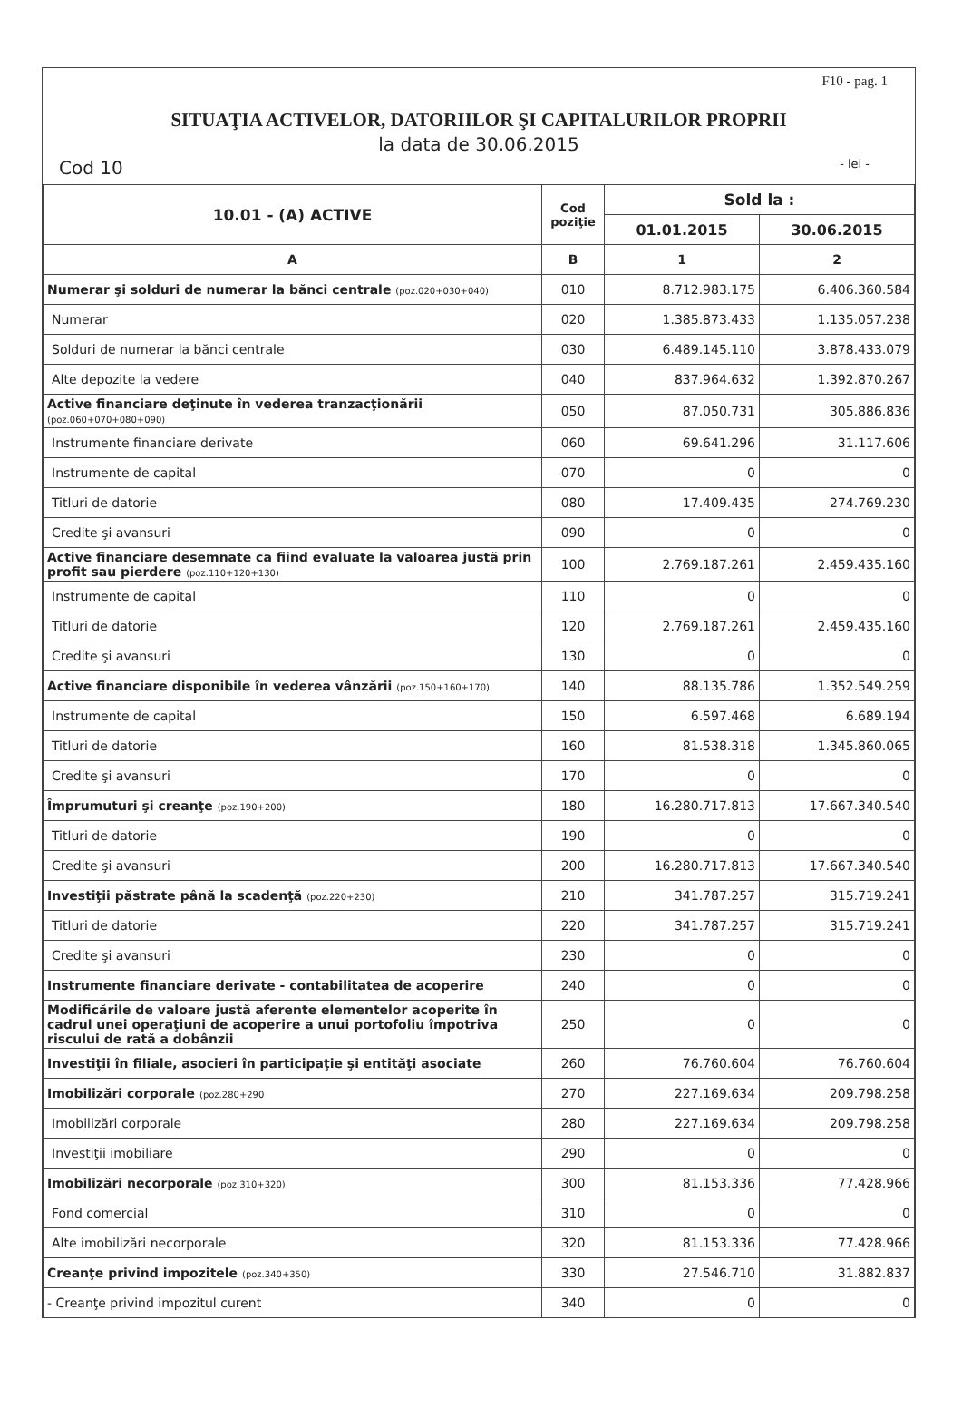F10 - pag. 1
SITUAŢIA ACTIVELOR, DATORIILOR ŞI CAPITALURILOR PROPRII
la data de 30.06.2015
Cod 10 - lei -
| 10.01 - (A) ACTIVE | Cod poziţie | Sold la : | |
| --- | --- | --- | --- |
| | | 01.01.2015 | 30.06.2015 |
| A | B | 1 | 2 |
| Numerar şi solduri de numerar la bănci centrale (poz.020+030+040) | 010 | 8.712.983.175 | 6.406.360.584 |
| Numerar | 020 | 1.385.873.433 | 1.135.057.238 |
| Solduri de numerar la bănci centrale | 030 | 6.489.145.110 | 3.878.433.079 |
| Alte depozite la vedere | 040 | 837.964.632 | 1.392.870.267 |
| Active financiare deţinute în vederea tranzacţionării (poz.060+070+080+090) | 050 | 87.050.731 | 305.886.836 |
| Instrumente financiare derivate | 060 | 69.641.296 | 31.117.606 |
| Instrumente de capital | 070 | 0 | 0 |
| Titluri de datorie | 080 | 17.409.435 | 274.769.230 |
| Credite şi avansuri | 090 | 0 | 0 |
| Active financiare desemnate ca fiind evaluate la valoarea justă prin profit sau pierdere (poz.110+120+130) | 100 | 2.769.187.261 | 2.459.435.160 |
| Instrumente de capital | 110 | 0 | 0 |
| Titluri de datorie | 120 | 2.769.187.261 | 2.459.435.160 |
| Credite şi avansuri | 130 | 0 | 0 |
| Active financiare disponibile în vederea vânzării (poz.150+160+170) | 140 | 88.135.786 | 1.352.549.259 |
| Instrumente de capital | 150 | 6.597.468 | 6.689.194 |
| Titluri de datorie | 160 | 81.538.318 | 1.345.860.065 |
| Credite şi avansuri | 170 | 0 | 0 |
| Împrumuturi şi creanţe (poz.190+200) | 180 | 16.280.717.813 | 17.667.340.540 |
| Titluri de datorie | 190 | 0 | 0 |
| Credite şi avansuri | 200 | 16.280.717.813 | 17.667.340.540 |
| Investiţii păstrate până la scadenţă (poz.220+230) | 210 | 341.787.257 | 315.719.241 |
| Titluri de datorie | 220 | 341.787.257 | 315.719.241 |
| Credite şi avansuri | 230 | 0 | 0 |
| Instrumente financiare derivate - contabilitatea de acoperire | 240 | 0 | 0 |
| Modificările de valoare justă aferente elementelor acoperite în cadrul unei operaţiuni de acoperire a unui portofoliu împotriva riscului de rată a dobânzii | 250 | 0 | 0 |
| Investiţii în filiale, asocieri în participaţie şi entităţi asociate | 260 | 76.760.604 | 76.760.604 |
| Imobilizări corporale (poz.280+290 | 270 | 227.169.634 | 209.798.258 |
| Imobilizări corporale | 280 | 227.169.634 | 209.798.258 |
| Investiţii imobiliare | 290 | 0 | 0 |
| Imobilizări necorporale (poz.310+320) | 300 | 81.153.336 | 77.428.966 |
| Fond comercial | 310 | 0 | 0 |
| Alte imobilizări necorporale | 320 | 81.153.336 | 77.428.966 |
| Creanţe privind impozitele (poz.340+350) | 330 | 27.546.710 | 31.882.837 |
| - Creanţe privind impozitul curent | 340 | 0 | 0 |